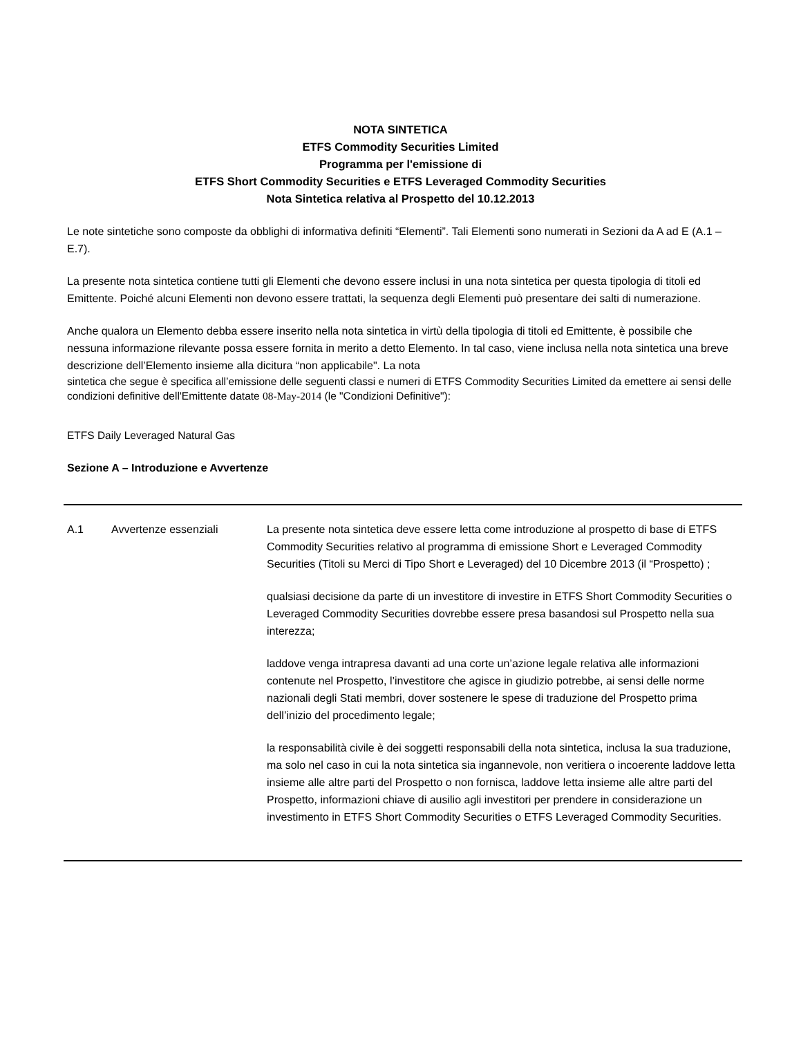NOTA SINTETICA
ETFS Commodity Securities Limited
Programma per l'emissione di
ETFS Short Commodity Securities e ETFS Leveraged Commodity Securities
Nota Sintetica relativa al Prospetto del 10.12.2013
Le note sintetiche sono composte da obblighi di informativa definiti “Elementi”. Tali Elementi sono numerati in Sezioni da A ad E (A.1 – E.7).
La presente nota sintetica contiene tutti gli Elementi che devono essere inclusi in una nota sintetica per questa tipologia di titoli ed Emittente. Poiché alcuni Elementi non devono essere trattati, la sequenza degli Elementi può presentare dei salti di numerazione.
Anche qualora un Elemento debba essere inserito nella nota sintetica in virtù della tipologia di titoli ed Emittente, è possibile che nessuna informazione rilevante possa essere fornita in merito a detto Elemento. In tal caso, viene inclusa nella nota sintetica una breve descrizione dell’Elemento insieme alla dicitura “non applicabile". La nota
sintetica che segue è specifica all’emissione delle seguenti classi e numeri di ETFS Commodity Securities Limited da emettere ai sensi delle condizioni definitive dell'Emittente datate 08-May-2014 (le "Condizioni Definitive"):
ETFS Daily Leveraged Natural Gas
Sezione A – Introduzione e Avvertenze
| A.1 | Avvertenze essenziali | La presente nota sintetica deve essere letta come introduzione al prospetto di base di ETFS Commodity Securities relativo al programma di emissione Short e Leveraged Commodity Securities (Titoli su Merci di Tipo Short e Leveraged) del 10 Dicembre 2013 (il “Prospetto) ; qualsiasi decisione da parte di un investitore di investire in ETFS Short Commodity Securities o Leveraged Commodity Securities dovrebbe essere presa basandosi sul Prospetto nella sua interezza; laddove venga intrapresa davanti ad una corte un’azione legale relativa alle informazioni contenute nel Prospetto, l’investitore che agisce in giudizio potrebbe, ai sensi delle norme nazionali degli Stati membri, dover sostenere le spese di traduzione del Prospetto prima dell’inizio del procedimento legale; la responsabilità civile è dei soggetti responsabili della nota sintetica, inclusa la sua traduzione, ma solo nel caso in cui la nota sintetica sia ingannevole, non veritiera o incoerente laddove letta insieme alle altre parti del Prospetto o non fornisca, laddove letta insieme alle altre parti del Prospetto, informazioni chiave di ausilio agli investitori per prendere in considerazione un investimento in ETFS Short Commodity Securities o ETFS Leveraged Commodity Securities. |